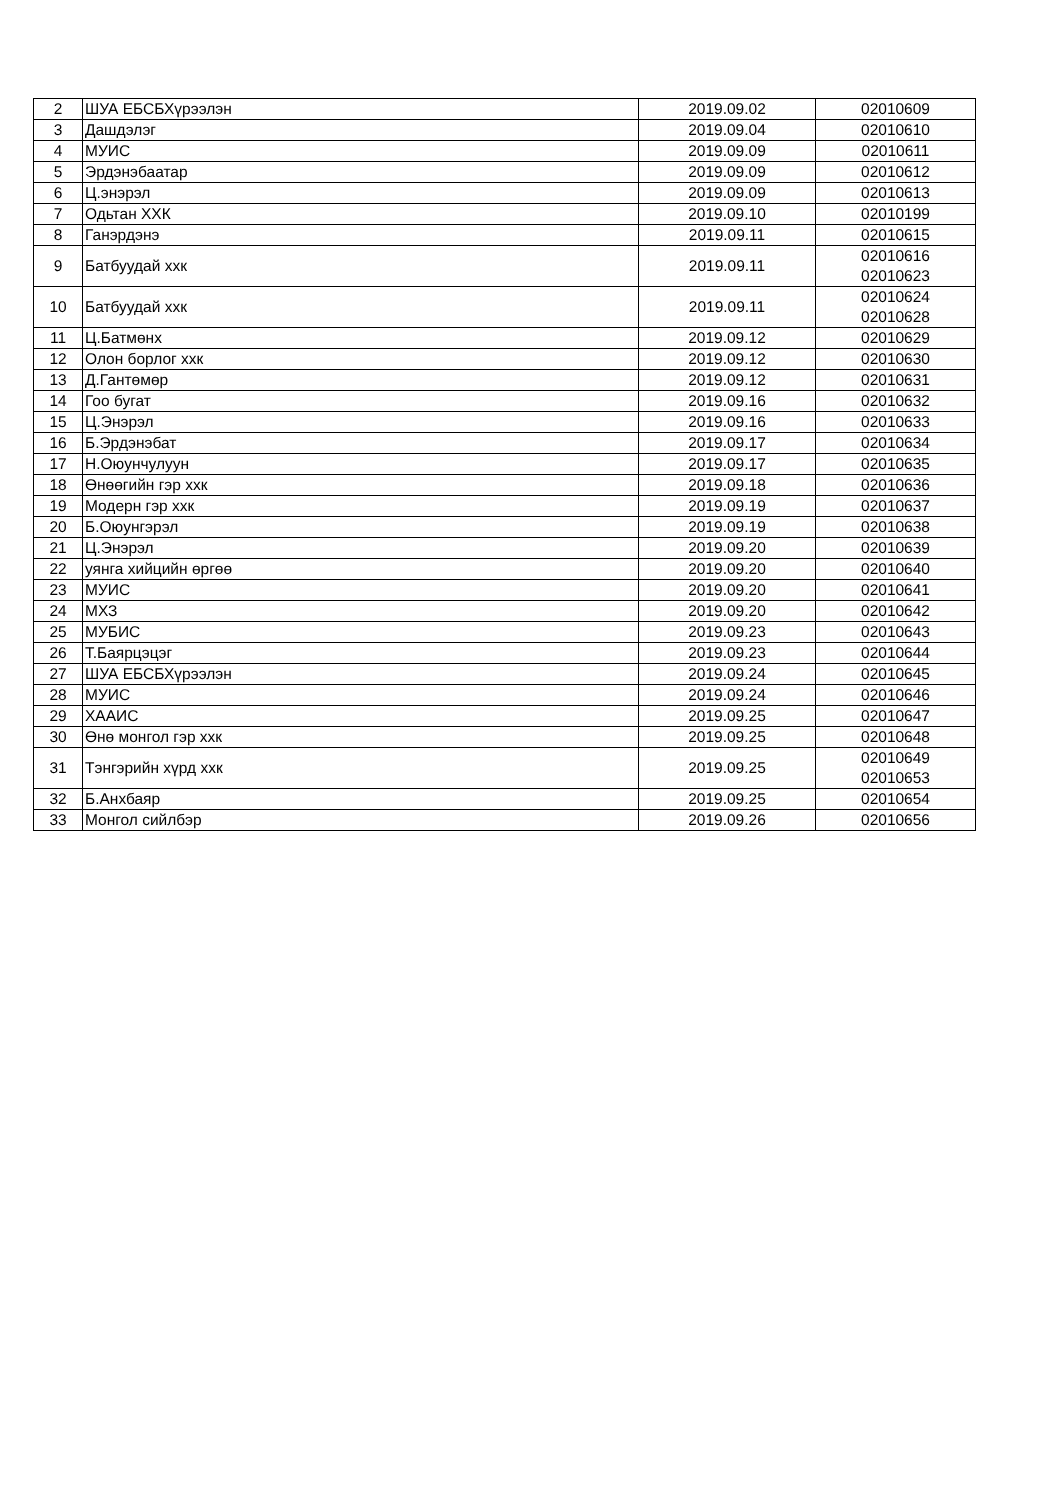| 2 | ШУА ЕБСБХүрээлэн | 2019.09.02 | 02010609 |
| 3 | Дашдэлэг | 2019.09.04 | 02010610 |
| 4 | МУИС | 2019.09.09 | 02010611 |
| 5 | Эрдэнэбаатар | 2019.09.09 | 02010612 |
| 6 | Ц.энэрэл | 2019.09.09 | 02010613 |
| 7 | Одьтан ХХК | 2019.09.10 | 02010199 |
| 8 | Ганэрдэнэ | 2019.09.11 | 02010615 |
| 9 | Батбуудай ххк | 2019.09.11 | 02010616 02010623 |
| 10 | Батбуудай ххк | 2019.09.11 | 02010624 02010628 |
| 11 | Ц.Батмөнх | 2019.09.12 | 02010629 |
| 12 | Олон борлог ххк | 2019.09.12 | 02010630 |
| 13 | Д.Гантөмөр | 2019.09.12 | 02010631 |
| 14 | Гоо бугат | 2019.09.16 | 02010632 |
| 15 | Ц.Энэрэл | 2019.09.16 | 02010633 |
| 16 | Б.Эрдэнэбат | 2019.09.17 | 02010634 |
| 17 | Н.Оюунчулуун | 2019.09.17 | 02010635 |
| 18 | Өнөөгийн гэр ххк | 2019.09.18 | 02010636 |
| 19 | Модерн гэр ххк | 2019.09.19 | 02010637 |
| 20 | Б.Оюунгэрэл | 2019.09.19 | 02010638 |
| 21 | Ц.Энэрэл | 2019.09.20 | 02010639 |
| 22 | уянга хийцийн өргөө | 2019.09.20 | 02010640 |
| 23 | МУИС | 2019.09.20 | 02010641 |
| 24 | МХЗ | 2019.09.20 | 02010642 |
| 25 | МУБИС | 2019.09.23 | 02010643 |
| 26 | Т.Баярцэцэг | 2019.09.23 | 02010644 |
| 27 | ШУА ЕБСБХүрээлэн | 2019.09.24 | 02010645 |
| 28 | МУИС | 2019.09.24 | 02010646 |
| 29 | ХААИС | 2019.09.25 | 02010647 |
| 30 | Өнө монгол гэр ххк | 2019.09.25 | 02010648 |
| 31 | Тэнгэрийн хүрд ххк | 2019.09.25 | 02010649 02010653 |
| 32 | Б.Анхбаяр | 2019.09.25 | 02010654 |
| 33 | Монгол сийлбэр | 2019.09.26 | 02010656 |